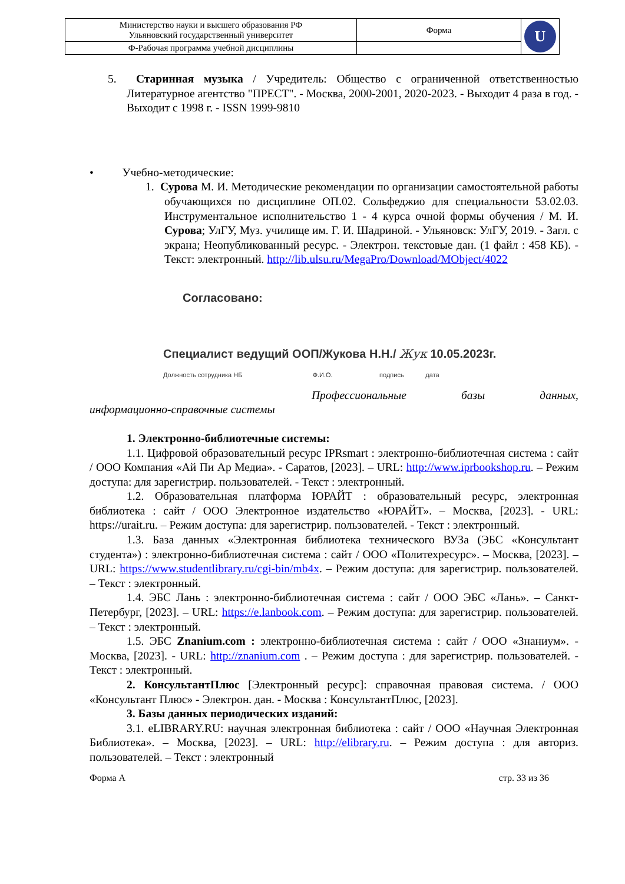| Министерство науки и высшего образования РФ Ульяновский государственный университет | Форма | U |
| Ф-Рабочая программа учебной дисциплины | | |
5. Старинная музыка / Учредитель: Общество с ограниченной ответственностью Литературное агентство "ПРЕСТ". - Москва, 2000-2001, 2020-2023. - Выходит 4 раза в год. - Выходит с 1998 г. - ISSN 1999-9810
• Учебно-методические:
1. Сурова М. И. Методические рекомендации по организации самостоятельной работы обучающихся по дисциплине ОП.02. Сольфеджио для специальности 53.02.03. Инструментальное исполнительство 1 - 4 курса очной формы обучения / М. И. Сурова; УлГУ, Муз. училище им. Г. И. Шадриной. - Ульяновск: УлГУ, 2019. - Загл. с экрана; Неопубликованный ресурс. - Электрон. текстовые дан. (1 файл : 458 КБ). - Текст: электронный. http://lib.ulsu.ru/MegaPro/Download/MObject/4022
Согласовано:
Специалист ведущий ООП/Жукова Н.Н./ Жук 10.05.2023г.
Должность сотрудника НБ Ф.И.О. подпись дата
Профессиональные базы данных,
информационно-справочные системы
1. Электронно-библиотечные системы:
1.1. Цифровой образовательный ресурс IPRsmart : электронно-библиотечная система : сайт / ООО Компания «Ай Пи Ар Медиа». - Саратов, [2023]. – URL: http://www.iprbookshop.ru. – Режим доступа: для зарегистрир. пользователей. - Текст : электронный.
1.2. Образовательная платформа ЮРАЙТ : образовательный ресурс, электронная библиотека : сайт / ООО Электронное издательство «ЮРАЙТ». – Москва, [2023]. - URL: https://urait.ru. – Режим доступа: для зарегистрир. пользователей. - Текст : электронный.
1.3. База данных «Электронная библиотека технического ВУЗа (ЭБС «Консультант студента») : электронно-библиотечная система : сайт / ООО «Политехресурс». – Москва, [2023]. – URL: https://www.studentlibrary.ru/cgi-bin/mb4x. – Режим доступа: для зарегистрир. пользователей. – Текст : электронный.
1.4. ЭБС Лань : электронно-библиотечная система : сайт / ООО ЭБС «Лань». – Санкт-Петербург, [2023]. – URL: https://e.lanbook.com. – Режим доступа: для зарегистрир. пользователей. – Текст : электронный.
1.5. ЭБС Znanium.com : электронно-библиотечная система : сайт / ООО «Знаниум». - Москва, [2023]. - URL: http://znanium.com . – Режим доступа : для зарегистрир. пользователей. - Текст : электронный.
2. КонсультантПлюс [Электронный ресурс]: справочная правовая система. / ООО «Консультант Плюс» - Электрон. дан. - Москва : КонсультантПлюс, [2023].
3. Базы данных периодических изданий:
3.1. eLIBRARY.RU: научная электронная библиотека : сайт / ООО «Научная Электронная Библиотека». – Москва, [2023]. – URL: http://elibrary.ru. – Режим доступа : для авториз. пользователей. – Текст : электронный
Форма А стр. 33 из 36